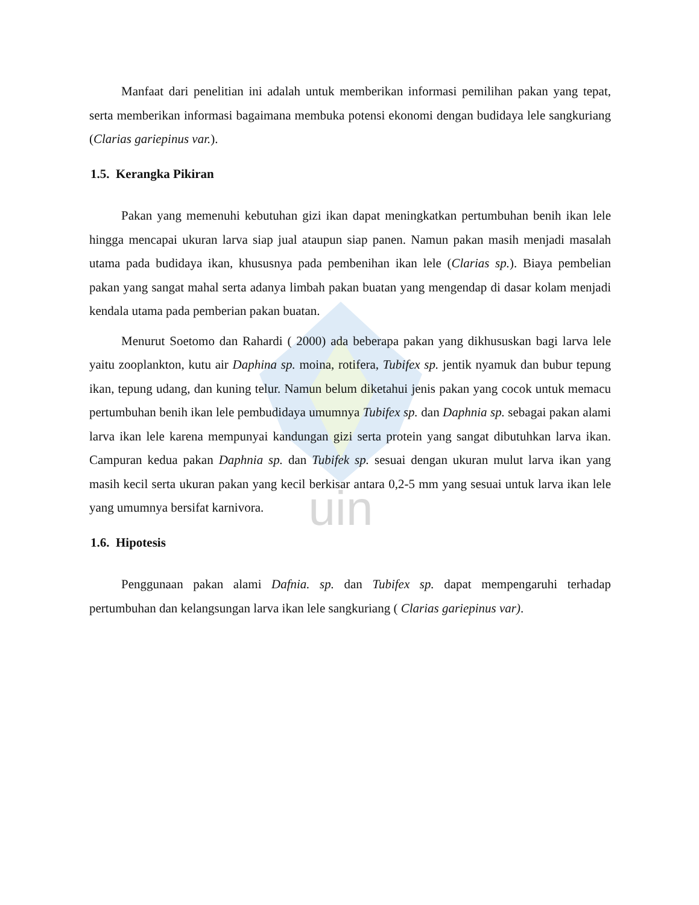uin
Manfaat dari penelitian ini adalah untuk memberikan informasi pemilihan pakan yang tepat, serta memberikan informasi bagaimana membuka potensi ekonomi dengan budidaya lele sangkuriang (Clarias gariepinus var.).
1.5. Kerangka Pikiran
Pakan yang memenuhi kebutuhan gizi ikan dapat meningkatkan pertumbuhan benih ikan lele hingga mencapai ukuran larva siap jual ataupun siap panen. Namun pakan masih menjadi masalah utama pada budidaya ikan, khususnya pada pembenihan ikan lele (Clarias sp.). Biaya pembelian pakan yang sangat mahal serta adanya limbah pakan buatan yang mengendap di dasar kolam menjadi kendala utama pada pemberian pakan buatan.
Menurut Soetomo dan Rahardi ( 2000) ada beberapa pakan yang dikhususkan bagi larva lele yaitu zooplankton, kutu air Daphina sp. moina, rotifera, Tubifex sp. jentik nyamuk dan bubur tepung ikan, tepung udang, dan kuning telur. Namun belum diketahui jenis pakan yang cocok untuk memacu pertumbuhan benih ikan lele pembudidaya umumnya Tubifex sp. dan Daphnia sp. sebagai pakan alami larva ikan lele karena mempunyai kandungan gizi serta protein yang sangat dibutuhkan larva ikan. Campuran kedua pakan Daphnia sp. dan Tubifek sp. sesuai dengan ukuran mulut larva ikan yang masih kecil serta ukuran pakan yang kecil berkisar antara 0,2-5 mm yang sesuai untuk larva ikan lele yang umumnya bersifat karnivora.
1.6. Hipotesis
Penggunaan pakan alami Dafnia. sp. dan Tubifex sp. dapat mempengaruhi terhadap pertumbuhan dan kelangsungan larva ikan lele sangkuriang ( Clarias gariepinus var).